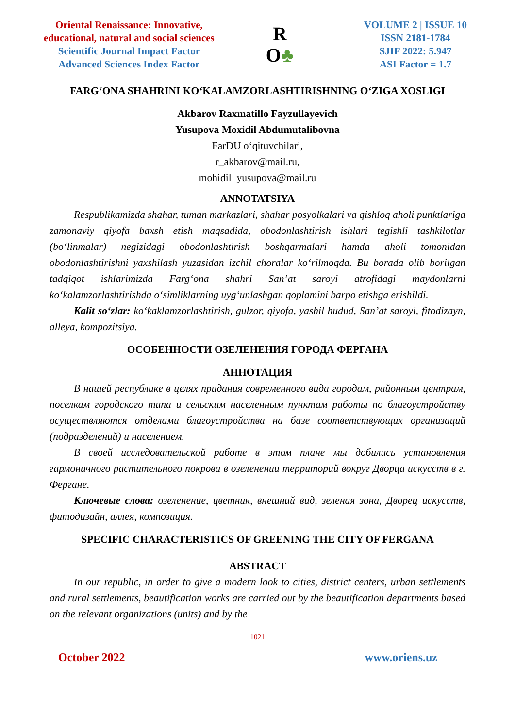Oriental Renaissance: Innovative,
educational, natural and social sciences
Scientific Journal Impact Factor
Advanced Sciences Index Factor
R
O♣
VOLUME 2 | ISSUE 10
ISSN 2181-1784
SJIF 2022: 5.947
ASI Factor = 1.7
FARG‘ONA SHAHRINI KO‘KALAMZORLASHTIRISHNING O‘ZIGA XOSLIGI
Akbarov Raxmatillo Fayzullayevich
Yusupova Moxidil Abdumutalibovna
FarDU o‘qituvchilari,
r_akbarov@mail.ru,
mohidil_yusupova@mail.ru
ANNOTATSIYA
Respublikamizda shahar, tuman markazlari, shahar posyolkalari va qishloq aholi punktlariga zamonaviy qiyofa baxsh etish maqsadida, obodonlashtirish ishlari tegishli tashkilotlar (bo‘linmalar) negizidagi obodonlashtirish boshqarmalari hamda aholi tomonidan obodonlashtirishni yaxshilash yuzasidan izchil choralar ko‘rilmoqda. Bu borada olib borilgan tadqiqot ishlarimizda Farg‘ona shahri San’at saroyi atrofidagi maydonlarni ko‘kalamzorlashtirishda o‘simliklarning uyg‘unlashgan qoplamini barpo etishga erishildi.
Kalit so‘zlar: ko‘kaklamzorlashtirish, gulzor, qiyofa, yashil hudud, San’at saroyi, fitodizayn, alleya, kompozitsiya.
ОСОБЕННОСТИ ОЗЕЛЕНЕНИЯ ГОРОДА ФЕРГАНА
АННОТАЦИЯ
В нашей республике в целях придания современного вида городам, районным центрам, поселкам городского типа и сельским населенным пунктам работы по благоустройству осуществляются отделами благоустройства на базе соответствующих организаций (подразделений) и населением.
В своей исследовательской работе в этом плане мы добились установления гармоничного растительного покрова в озеленении территорий вокруг Дворца искусств в г. Фергане.
Ключевые слова: озеленение, цветник, внешний вид, зеленая зона, Дворец искусств, фитодизайн, аллея, композиция.
SPECIFIC CHARACTERISTICS OF GREENING THE CITY OF FERGANA
ABSTRACT
In our republic, in order to give a modern look to cities, district centers, urban settlements and rural settlements, beautification works are carried out by the beautification departments based on the relevant organizations (units) and by the
1021
October 2022 www.oriens.uz